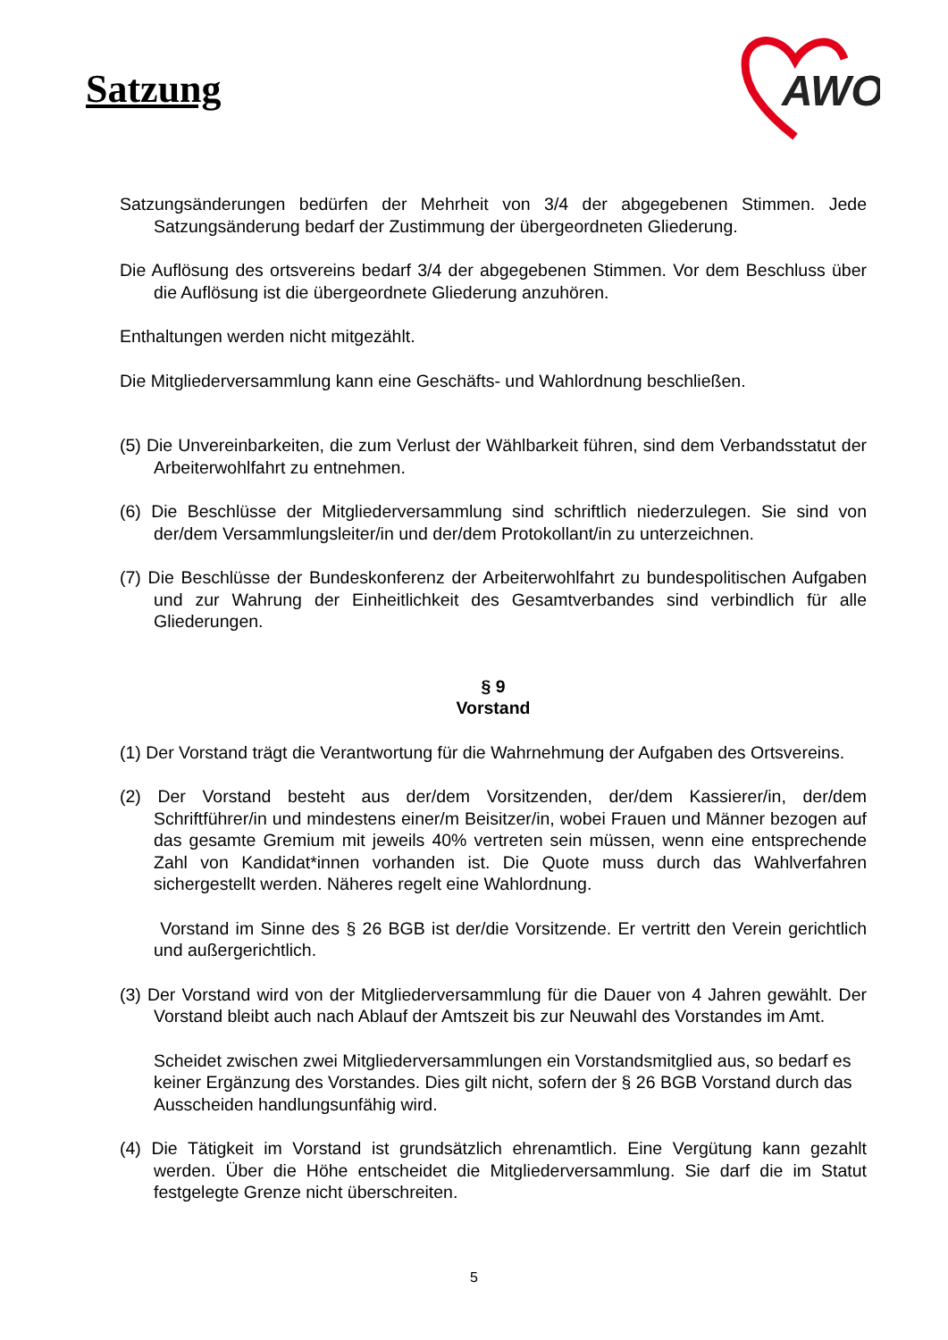Satzung
AWO
Satzungsänderungen bedürfen der Mehrheit von 3/4 der abgegebenen Stimmen. Jede Satzungsänderung bedarf der Zustimmung der übergeordneten Gliederung.
Die Auflösung des ortsvereins bedarf 3/4 der abgegebenen Stimmen. Vor dem Beschluss über die Auflösung ist die übergeordnete Gliederung anzuhören.
Enthaltungen werden nicht mitgezählt.
Die Mitgliederversammlung kann eine Geschäfts- und Wahlordnung beschließen.
(5) Die Unvereinbarkeiten, die zum Verlust der Wählbarkeit führen, sind dem Verbandsstatut der Arbeiterwohlfahrt zu entnehmen.
(6) Die Beschlüsse der Mitgliederversammlung sind schriftlich niederzulegen. Sie sind von der/dem Versammlungsleiter/in und der/dem Protokollant/in zu unterzeichnen.
(7) Die Beschlüsse der Bundeskonferenz der Arbeiterwohlfahrt zu bundespolitischen Aufgaben und zur Wahrung der Einheitlichkeit des Gesamtverbandes sind verbindlich für alle Gliederungen.
§ 9
Vorstand
(1) Der Vorstand trägt die Verantwortung für die Wahrnehmung der Aufgaben des Ortsvereins.
(2) Der Vorstand besteht aus der/dem Vorsitzenden, der/dem Kassierer/in, der/dem Schriftführer/in und mindestens einer/m Beisitzer/in, wobei Frauen und Männer bezogen auf das gesamte Gremium mit jeweils 40% vertreten sein müssen, wenn eine entsprechende Zahl von Kandidat*innen vorhanden ist. Die Quote muss durch das Wahlverfahren sichergestellt werden. Näheres regelt eine Wahlordnung.
Vorstand im Sinne des § 26 BGB ist der/die Vorsitzende. Er vertritt den Verein gerichtlich und außergerichtlich.
(3) Der Vorstand wird von der Mitgliederversammlung für die Dauer von 4 Jahren gewählt. Der Vorstand bleibt auch nach Ablauf der Amtszeit bis zur Neuwahl des Vorstandes im Amt.
Scheidet zwischen zwei Mitgliederversammlungen ein Vorstandsmitglied aus, so bedarf es keiner Ergänzung des Vorstandes. Dies gilt nicht, sofern der § 26 BGB Vorstand durch das Ausscheiden handlungsunfähig wird.
(4) Die Tätigkeit im Vorstand ist grundsätzlich ehrenamtlich. Eine Vergütung kann gezahlt werden. Über die Höhe entscheidet die Mitgliederversammlung. Sie darf die im Statut festgelegte Grenze nicht überschreiten.
5